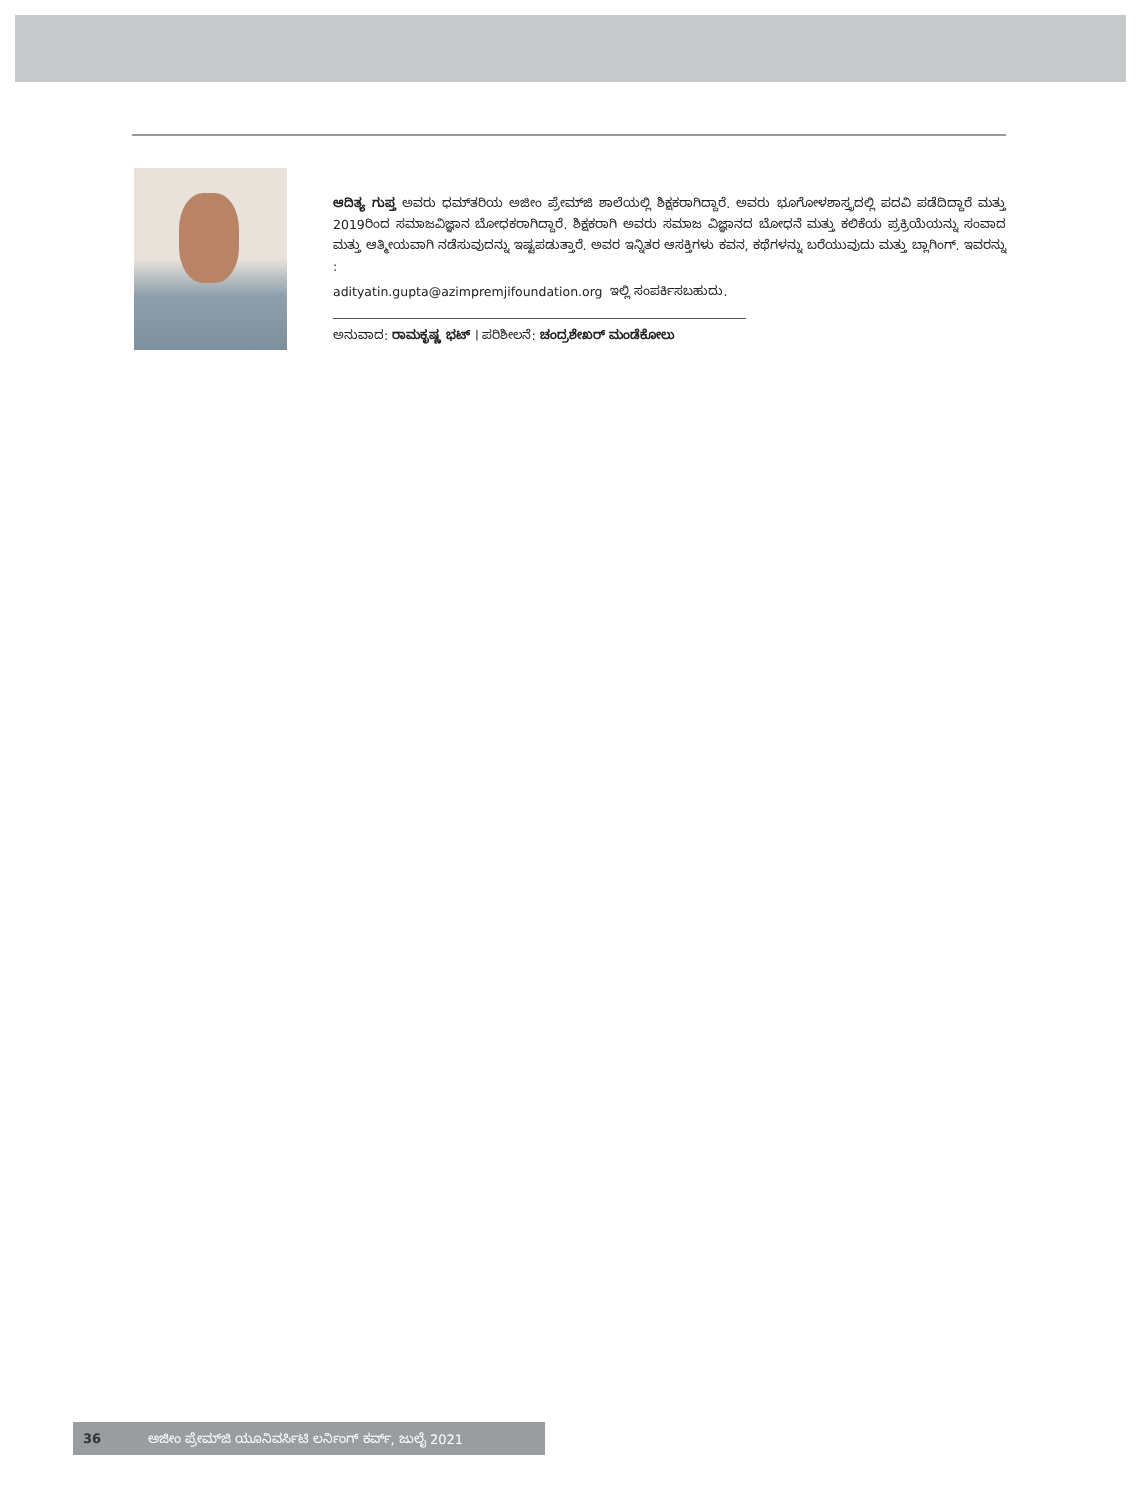ಆದಿತ್ಯ ಗುಪ್ತ ಅವರು ಧಮ್‌ತರಿಯ ಅಜೀಂ ಪ್ರೇಮ್‌ಜಿ ಶಾಲೆಯಲ್ಲಿ ಶಿಕ್ಷಕರಾಗಿದ್ದಾರೆ. ಅವರು ಭೂಗೋಳಶಾಸ್ತ್ರದಲ್ಲಿ ಪದವಿ ಪಡೆದಿದ್ದಾರೆ ಮತ್ತು 2019ರಿಂದ ಸಮಾಜವಿಜ್ಞಾನ ಬೋಧಕರಾಗಿದ್ದಾರೆ. ಶಿಕ್ಷಕರಾಗಿ ಅವರು ಸಮಾಜ ವಿಜ್ಞಾನದ ಬೋಧನೆ ಮತ್ತು ಕಲಿಕೆಯ ಪ್ರಕ್ರಿಯೆಯನ್ನು ಸಂವಾದ ಮತ್ತು ಆತ್ಮೀಯವಾಗಿ ನಡೆಸುವುದನ್ನು ಇಷ್ಟಪಡುತ್ತಾರೆ. ಅವರ ಇನ್ನಿತರ ಆಸಕ್ತಿಗಳು ಕವನ, ಕಥೆಗಳನ್ನು ಬರೆಯುವುದು ಮತ್ತು ಬ್ಲಾಗಿಂಗ್. ಇವರನ್ನು :
adityatin.gupta@azimpremjifoundation.org ಇಲ್ಲಿ ಸಂಪರ್ಕಿಸಬಹುದು.
ಅನುವಾದ: ರಾಮಕೃಷ್ಣ ಭಟ್ । ಪರಿಶೀಲನೆ: ಚಂದ್ರಶೇಖರ್ ಮಂಡೆಕೋಲು
36 ಅಜೀಂ ಪ್ರೇಮ್‌ಜಿ ಯೂನಿವರ್ಸಿಟಿ ಲರ್ನಿಂಗ್ ಕರ್ವ್, ಜುಲೈ 2021